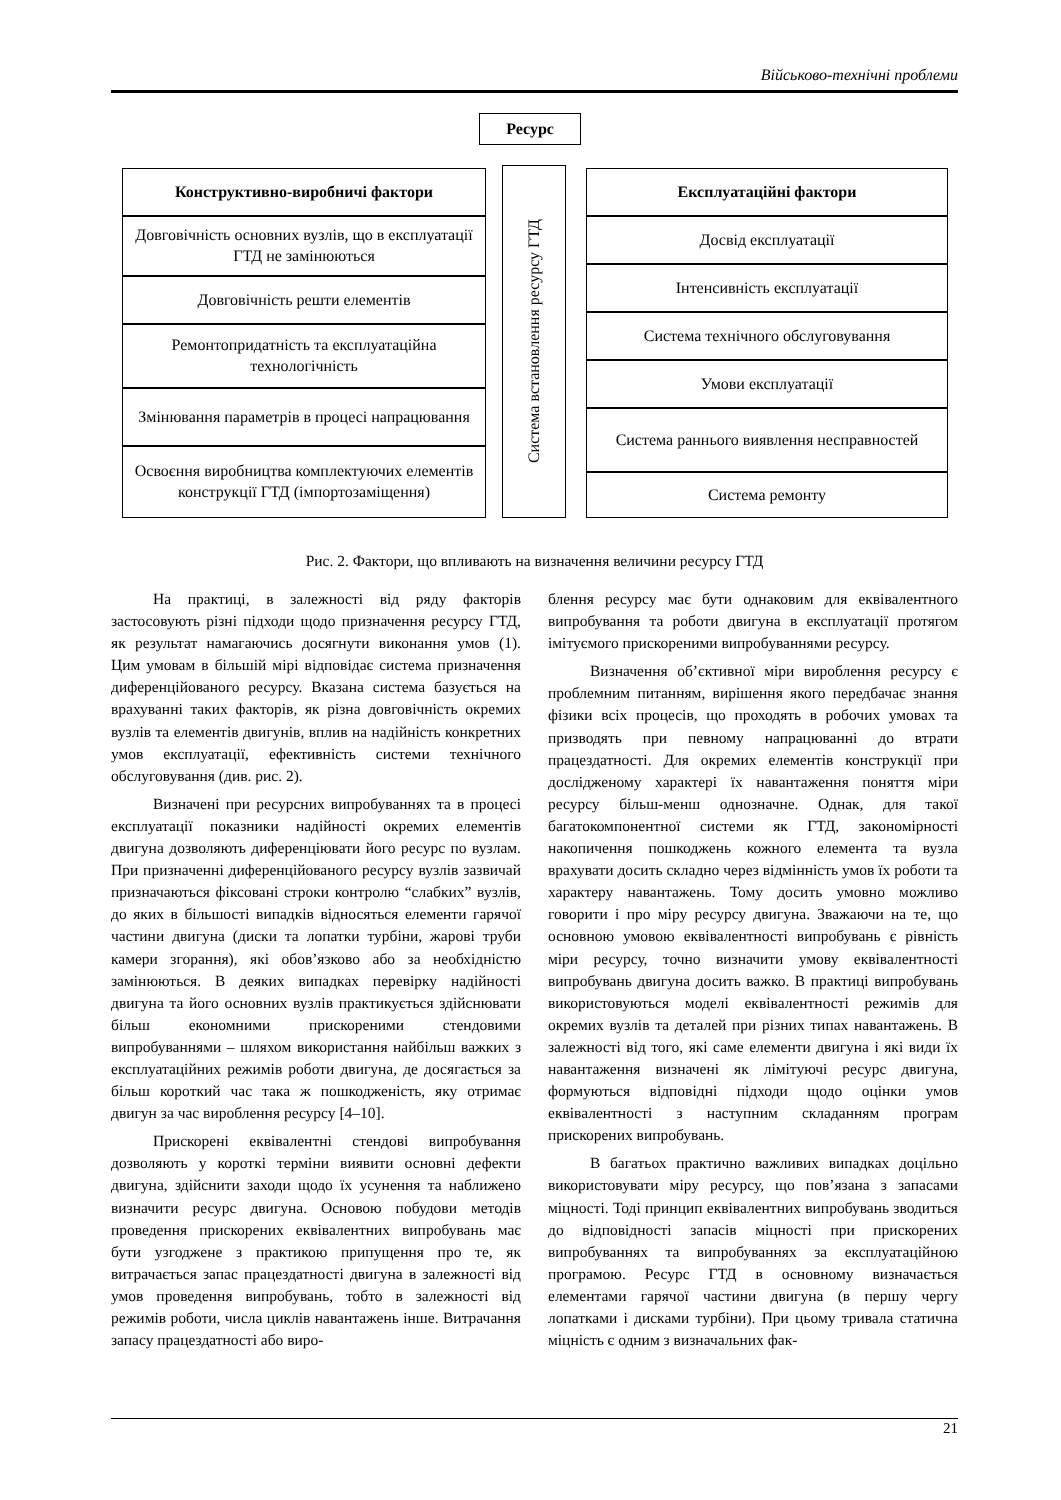Військово-технічні проблеми
Ресурс
Конструктивно-виробничі фактори
Довговічність основних вузлів, що в експлуатації ГТД не замінюються
Довговічність решти елементів
Ремонтопридатність та експлуатаційна технологічність
Змінювання параметрів в процесі напрацювання
Освоєння виробництва комплектуючих елементів конструкції ГТД (імпортозаміщення)
Система встановлення ресурсу ГТД
Експлуатаційні фактори
Досвід експлуатації
Інтенсивність експлуатації
Система технічного обслуговування
Умови експлуатації
Система раннього виявлення несправностей
Система ремонту
Рис. 2. Фактори, що впливають на визначення величини ресурсу ГТД
На практиці, в залежності від ряду факторів застосовують різні підходи щодо призначення ресурсу ГТД, як результат намагаючись досягнути виконання умов (1). Цим умовам в більшій мірі відповідає система призначення диференційованого ресурсу. Вказана система базується на врахуванні таких факторів, як різна довговічність окремих вузлів та елементів двигунів, вплив на надійність конкретних умов експлуатації, ефективність системи технічного обслуговування (див. рис. 2).
Визначені при ресурсних випробуваннях та в процесі експлуатації показники надійності окремих елементів двигуна дозволяють диференціювати його ресурс по вузлам. При призначенні диференційованого ресурсу вузлів зазвичай призначаються фіксовані строки контролю “слабких” вузлів, до яких в більшості випадків відносяться елементи гарячої частини двигуна (диски та лопатки турбіни, жарові труби камери згорання), які обов’язково або за необхідністю замінюються. В деяких випадках перевірку надійності двигуна та його основних вузлів практикується здійснювати більш економними прискореними стендовими випробуваннями – шляхом використання найбільш важких з експлуатаційних режимів роботи двигуна, де досягається за більш короткий час така ж пошкодженість, яку отримає двигун за час вироблення ресурсу [4–10].
Прискорені еквівалентні стендові випробування дозволяють у короткі терміни виявити основні дефекти двигуна, здійснити заходи щодо їх усунення та наближено визначити ресурс двигуна. Основою побудови методів проведення прискорених еквівалентних випробувань має бути узгоджене з практикою припущення про те, як витрачається запас працездатності двигуна в залежності від умов проведення випробувань, тобто в залежності від режимів роботи, числа циклів навантажень інше. Витрачання запасу працездатності або виро-
блення ресурсу має бути однаковим для еквівалентного випробування та роботи двигуна в експлуатації протягом імітуємого прискореними випробуваннями ресурсу.
Визначення об’єктивної міри вироблення ресурсу є проблемним питанням, вирішення якого передбачає знання фізики всіх процесів, що проходять в робочих умовах та призводять при певному напрацюванні до втрати працездатності. Для окремих елементів конструкції при дослідженому характері їх навантаження поняття міри ресурсу більш-менш однозначне. Однак, для такої багатокомпонентної системи як ГТД, закономірності накопичення пошкоджень кожного елемента та вузла врахувати досить складно через відмінність умов їх роботи та характеру навантажень. Тому досить умовно можливо говорити і про міру ресурсу двигуна. Зважаючи на те, що основною умовою еквівалентності випробувань є рівність міри ресурсу, точно визначити умову еквівалентності випробувань двигуна досить важко. В практиці випробувань використовуються моделі еквівалентності режимів для окремих вузлів та деталей при різних типах навантажень. В залежності від того, які саме елементи двигуна і які види їх навантаження визначені як лімітуючі ресурс двигуна, формуються відповідні підходи щодо оцінки умов еквівалентності з наступним складанням програм прискорених випробувань.
В багатьох практично важливих випадках доцільно використовувати міру ресурсу, що пов’язана з запасами міцності. Тоді принцип еквівалентних випробувань зводиться до відповідності запасів міцності при прискорених випробуваннях та випробуваннях за експлуатаційною програмою. Ресурс ГТД в основному визначається елементами гарячої частини двигуна (в першу чергу лопатками і дисками турбіни). При цьому тривала статична міцність є одним з визначальних фак-
21